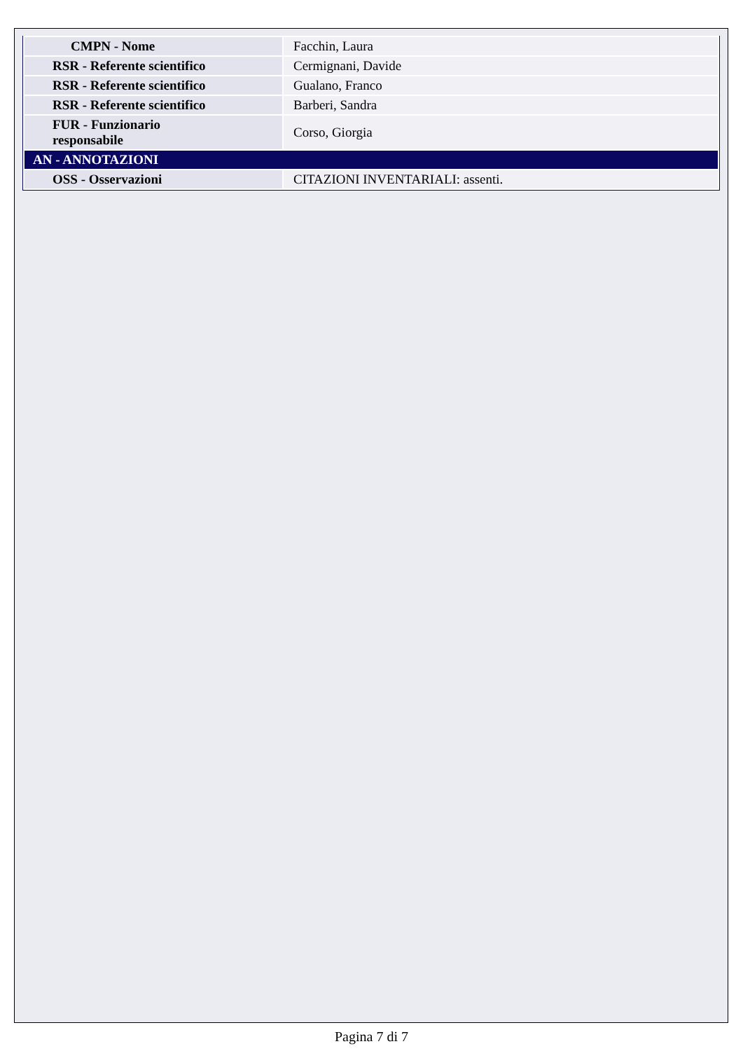| CMPN - Nome | Facchin, Laura |
| RSR - Referente scientifico | Cermignani, Davide |
| RSR - Referente scientifico | Gualano, Franco |
| RSR - Referente scientifico | Barberi, Sandra |
| FUR - Funzionario responsabile | Corso, Giorgia |
| AN - ANNOTAZIONI | |
| OSS - Osservazioni | CITAZIONI INVENTARIALI: assenti. |
Pagina 7 di 7